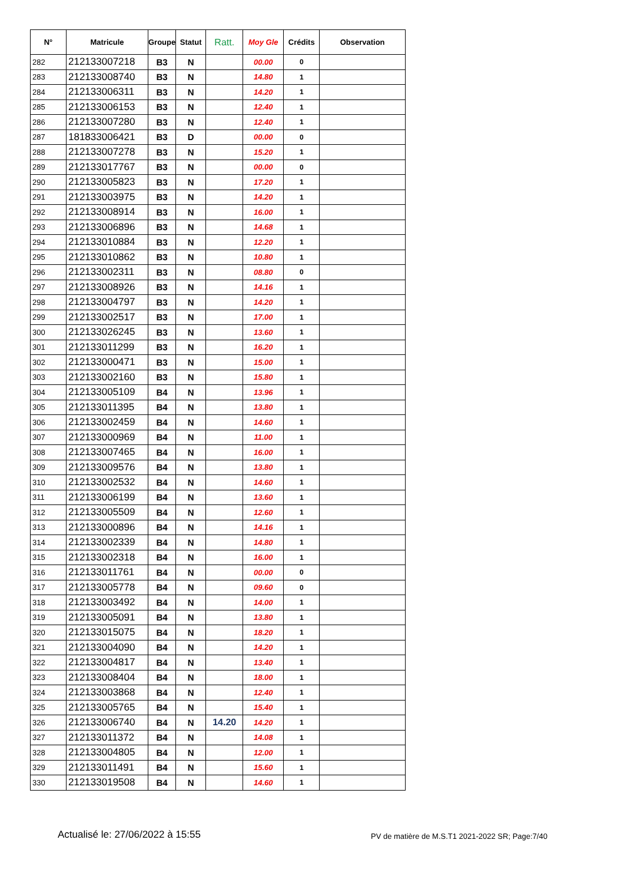| N° | Matricule | Groupe | Statut | Ratt. | Moy Gle | Crédits | Observation |
| --- | --- | --- | --- | --- | --- | --- | --- |
| 282 | 212133007218 | B3 | N | | 00.00 | 0 | |
| 283 | 212133008740 | B3 | N | | 14.80 | 1 | |
| 284 | 212133006311 | B3 | N | | 14.20 | 1 | |
| 285 | 212133006153 | B3 | N | | 12.40 | 1 | |
| 286 | 212133007280 | B3 | N | | 12.40 | 1 | |
| 287 | 181833006421 | B3 | D | | 00.00 | 0 | |
| 288 | 212133007278 | B3 | N | | 15.20 | 1 | |
| 289 | 212133017767 | B3 | N | | 00.00 | 0 | |
| 290 | 212133005823 | B3 | N | | 17.20 | 1 | |
| 291 | 212133003975 | B3 | N | | 14.20 | 1 | |
| 292 | 212133008914 | B3 | N | | 16.00 | 1 | |
| 293 | 212133006896 | B3 | N | | 14.68 | 1 | |
| 294 | 212133010884 | B3 | N | | 12.20 | 1 | |
| 295 | 212133010862 | B3 | N | | 10.80 | 1 | |
| 296 | 212133002311 | B3 | N | | 08.80 | 0 | |
| 297 | 212133008926 | B3 | N | | 14.16 | 1 | |
| 298 | 212133004797 | B3 | N | | 14.20 | 1 | |
| 299 | 212133002517 | B3 | N | | 17.00 | 1 | |
| 300 | 212133026245 | B3 | N | | 13.60 | 1 | |
| 301 | 212133011299 | B3 | N | | 16.20 | 1 | |
| 302 | 212133000471 | B3 | N | | 15.00 | 1 | |
| 303 | 212133002160 | B3 | N | | 15.80 | 1 | |
| 304 | 212133005109 | B4 | N | | 13.96 | 1 | |
| 305 | 212133011395 | B4 | N | | 13.80 | 1 | |
| 306 | 212133002459 | B4 | N | | 14.60 | 1 | |
| 307 | 212133000969 | B4 | N | | 11.00 | 1 | |
| 308 | 212133007465 | B4 | N | | 16.00 | 1 | |
| 309 | 212133009576 | B4 | N | | 13.80 | 1 | |
| 310 | 212133002532 | B4 | N | | 14.60 | 1 | |
| 311 | 212133006199 | B4 | N | | 13.60 | 1 | |
| 312 | 212133005509 | B4 | N | | 12.60 | 1 | |
| 313 | 212133000896 | B4 | N | | 14.16 | 1 | |
| 314 | 212133002339 | B4 | N | | 14.80 | 1 | |
| 315 | 212133002318 | B4 | N | | 16.00 | 1 | |
| 316 | 212133011761 | B4 | N | | 00.00 | 0 | |
| 317 | 212133005778 | B4 | N | | 09.60 | 0 | |
| 318 | 212133003492 | B4 | N | | 14.00 | 1 | |
| 319 | 212133005091 | B4 | N | | 13.80 | 1 | |
| 320 | 212133015075 | B4 | N | | 18.20 | 1 | |
| 321 | 212133004090 | B4 | N | | 14.20 | 1 | |
| 322 | 212133004817 | B4 | N | | 13.40 | 1 | |
| 323 | 212133008404 | B4 | N | | 18.00 | 1 | |
| 324 | 212133003868 | B4 | N | | 12.40 | 1 | |
| 325 | 212133005765 | B4 | N | | 15.40 | 1 | |
| 326 | 212133006740 | B4 | N | 14.20 | 14.20 | 1 | |
| 327 | 212133011372 | B4 | N | | 14.08 | 1 | |
| 328 | 212133004805 | B4 | N | | 12.00 | 1 | |
| 329 | 212133011491 | B4 | N | | 15.60 | 1 | |
| 330 | 212133019508 | B4 | N | | 14.60 | 1 | |
Actualisé le: 27/06/2022 à 15:55
PV de matière de M.S.T1 2021-2022 SR; Page:7/40